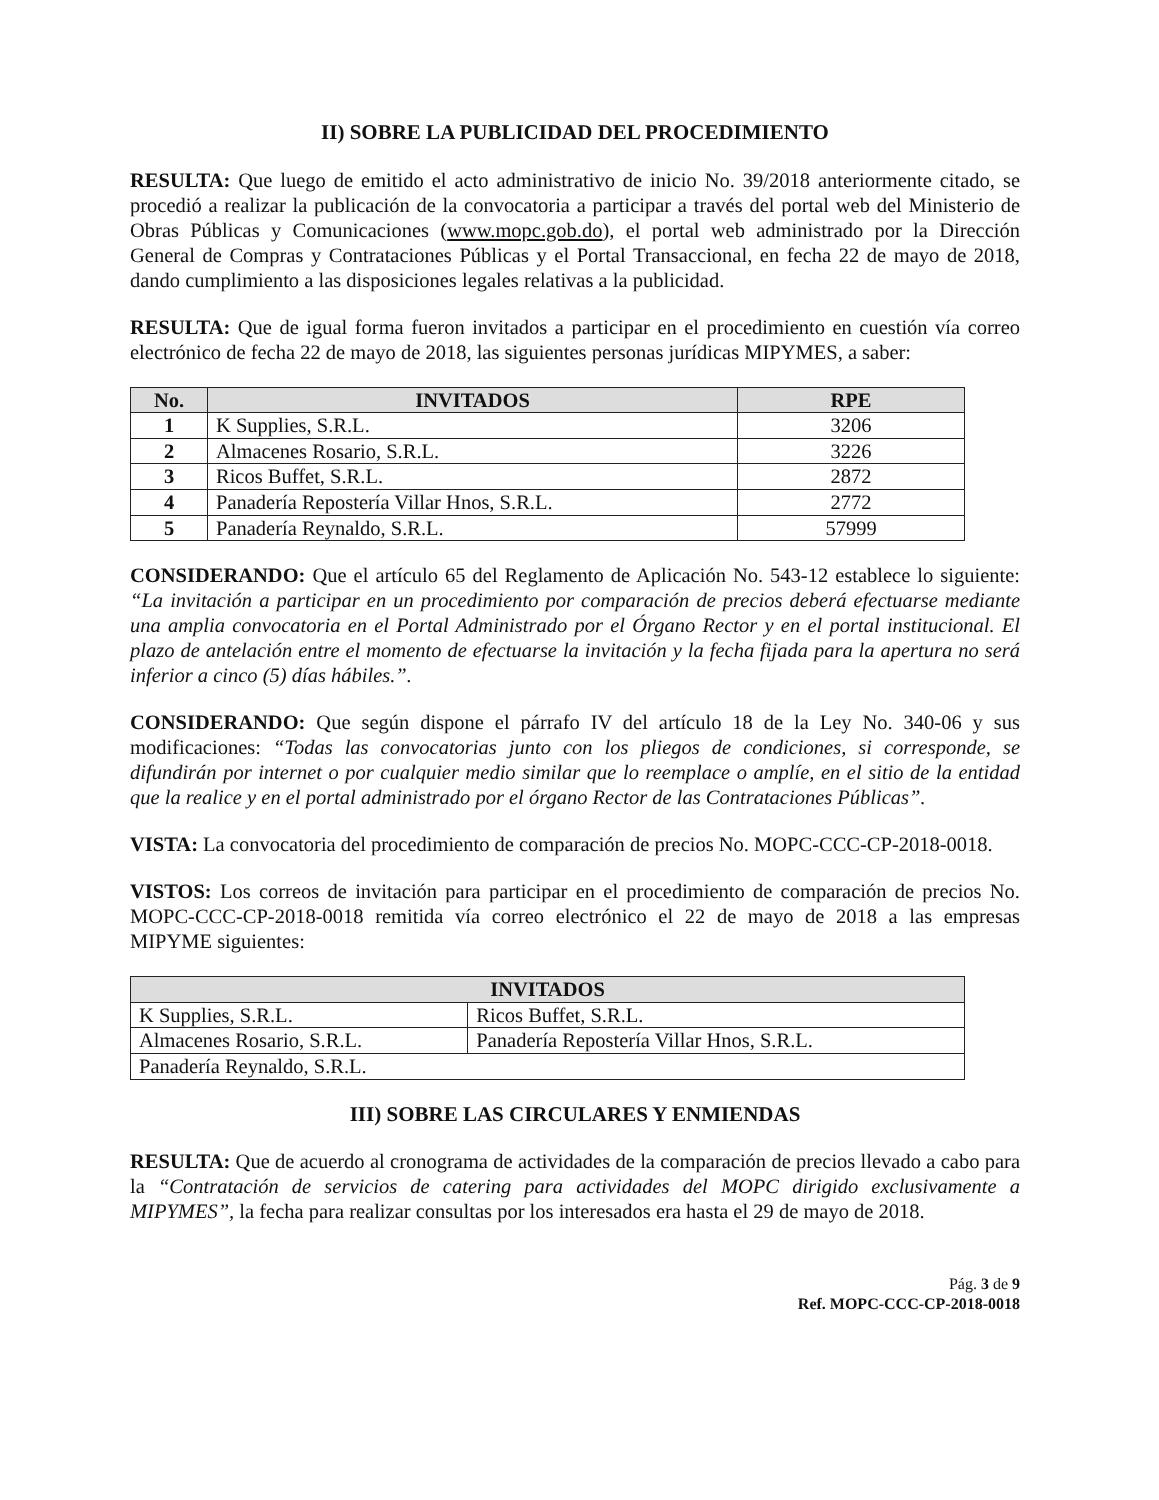II) SOBRE LA PUBLICIDAD DEL PROCEDIMIENTO
RESULTA: Que luego de emitido el acto administrativo de inicio No. 39/2018 anteriormente citado, se procedió a realizar la publicación de la convocatoria a participar a través del portal web del Ministerio de Obras Públicas y Comunicaciones (www.mopc.gob.do), el portal web administrado por la Dirección General de Compras y Contrataciones Públicas y el Portal Transaccional, en fecha 22 de mayo de 2018, dando cumplimiento a las disposiciones legales relativas a la publicidad.
RESULTA: Que de igual forma fueron invitados a participar en el procedimiento en cuestión vía correo electrónico de fecha 22 de mayo de 2018, las siguientes personas jurídicas MIPYMES, a saber:
| No. | INVITADOS | RPE |
| --- | --- | --- |
| 1 | K Supplies, S.R.L. | 3206 |
| 2 | Almacenes Rosario, S.R.L. | 3226 |
| 3 | Ricos Buffet, S.R.L. | 2872 |
| 4 | Panadería Repostería Villar Hnos, S.R.L. | 2772 |
| 5 | Panadería Reynaldo, S.R.L. | 57999 |
CONSIDERANDO: Que el artículo 65 del Reglamento de Aplicación No. 543-12 establece lo siguiente: “La invitación a participar en un procedimiento por comparación de precios deberá efectuarse mediante una amplia convocatoria en el Portal Administrado por el Órgano Rector y en el portal institucional. El plazo de antelación entre el momento de efectuarse la invitación y la fecha fijada para la apertura no será inferior a cinco (5) días hábiles.”.
CONSIDERANDO: Que según dispone el párrafo IV del artículo 18 de la Ley No. 340-06 y sus modificaciones: “Todas las convocatorias junto con los pliegos de condiciones, si corresponde, se difundirán por internet o por cualquier medio similar que lo reemplace o amplíe, en el sitio de la entidad que la realice y en el portal administrado por el órgano Rector de las Contrataciones Públicas”.
VISTA: La convocatoria del procedimiento de comparación de precios No. MOPC-CCC-CP-2018-0018.
VISTOS: Los correos de invitación para participar en el procedimiento de comparación de precios No. MOPC-CCC-CP-2018-0018 remitida vía correo electrónico el 22 de mayo de 2018 a las empresas MIPYME siguientes:
| INVITADOS | |
| --- | --- |
| K Supplies, S.R.L. | Ricos Buffet, S.R.L. |
| Almacenes Rosario, S.R.L. | Panadería Repostería Villar Hnos, S.R.L. |
| Panadería Reynaldo, S.R.L. | |
III) SOBRE LAS CIRCULARES Y ENMIENDAS
RESULTA: Que de acuerdo al cronograma de actividades de la comparación de precios llevado a cabo para la “Contratación de servicios de catering para actividades del MOPC dirigido exclusivamente a MIPYMES”, la fecha para realizar consultas por los interesados era hasta el 29 de mayo de 2018.
Pág. 3 de 9
Ref. MOPC-CCC-CP-2018-0018